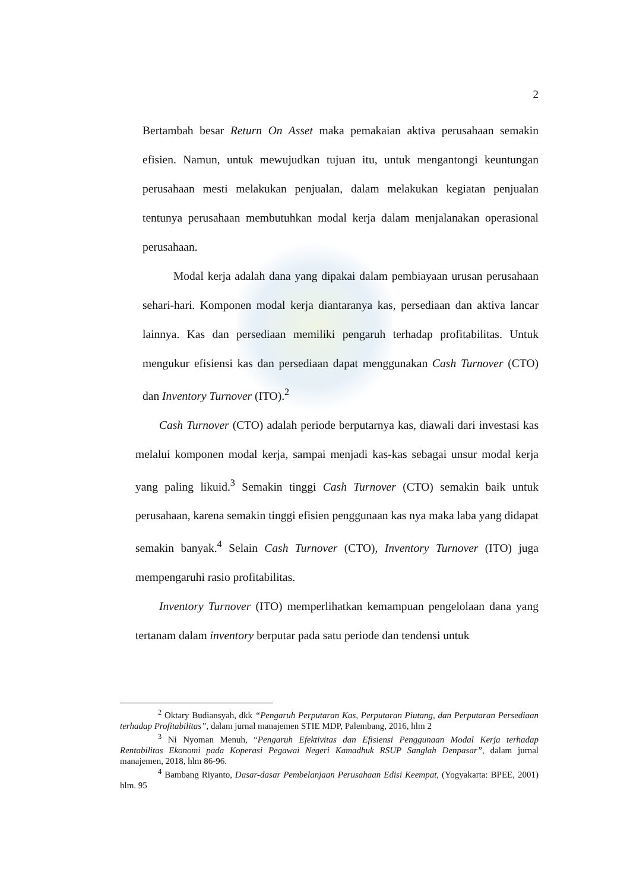2
Bertambah besar Return On Asset maka pemakaian aktiva perusahaan semakin efisien. Namun, untuk mewujudkan tujuan itu, untuk mengantongi keuntungan perusahaan mesti melakukan penjualan, dalam melakukan kegiatan penjualan tentunya perusahaan membutuhkan modal kerja dalam menjalanakan operasional perusahaan.
Modal kerja adalah dana yang dipakai dalam pembiayaan urusan perusahaan sehari-hari. Komponen modal kerja diantaranya kas, persediaan dan aktiva lancar lainnya. Kas dan persediaan memiliki pengaruh terhadap profitabilitas. Untuk mengukur efisiensi kas dan persediaan dapat menggunakan Cash Turnover (CTO) dan Inventory Turnover (ITO).<sup>2</sup>
Cash Turnover (CTO) adalah periode berputarnya kas, diawali dari investasi kas melalui komponen modal kerja, sampai menjadi kas-kas sebagai unsur modal kerja yang paling likuid.<sup>3</sup> Semakin tinggi Cash Turnover (CTO) semakin baik untuk perusahaan, karena semakin tinggi efisien penggunaan kas nya maka laba yang didapat semakin banyak.<sup>4</sup> Selain Cash Turnover (CTO), Inventory Turnover (ITO) juga mempengaruhi rasio profitabilitas.
Inventory Turnover (ITO) memperlihatkan kemampuan pengelolaan dana yang tertanam dalam inventory berputar pada satu periode dan tendensi untuk
<sup>2</sup> Oktary Budiansyah, dkk “Pengaruh Perputaran Kas, Perputaran Piutang, dan Perputaran Persediaan terhadap Profitabilitas”, dalam jurnal manajemen STIE MDP, Palembang, 2016, hlm 2
<sup>3</sup> Ni Nyoman Menuh, “Pengaruh Efektivitas dan Efisiensi Penggunaan Modal Kerja terhadap Rentabilitas Ekonomi pada Koperasi Pegawai Negeri Kamadhuk RSUP Sanglah Denpasar”, dalam jurnal manajemen, 2018, hlm 86-96.
<sup>4</sup> Bambang Riyanto, Dasar-dasar Pembelanjaan Perusahaan Edisi Keempat, (Yogyakarta: BPEE, 2001) hlm. 95